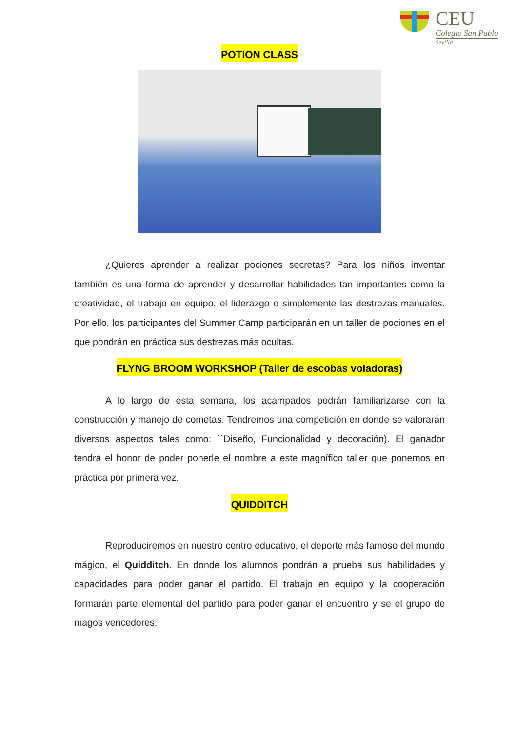CEU
Colegio San Pablo
Sevilla
POTION CLASS
¿Quieres aprender a realizar pociones secretas? Para los niños inventar también es una forma de aprender y desarrollar habilidades tan importantes como la creatividad, el trabajo en equipo, el liderazgo o simplemente las destrezas manuales. Por ello, los participantes del Summer Camp participarán en un taller de pociones en el que pondrán en práctica sus destrezas más ocultas.
FLYNG BROOM WORKSHOP (Taller de escobas voladoras)
A lo largo de esta semana, los acampados podrán familiarizarse con la construcción y manejo de cometas. Tendremos una competición en donde se valorarán diversos aspectos tales como: ``Diseño, Funcionalidad y decoración). El ganador tendrá el honor de poder ponerle el nombre a este magnífico taller que ponemos en práctica por primera vez.
QUIDDITCH
Reproduciremos en nuestro centro educativo, el deporte más famoso del mundo mágico, el Quidditch. En donde los alumnos pondrán a prueba sus habilidades y capacidades para poder ganar el partido. El trabajo en equipo y la cooperación formarán parte elemental del partido para poder ganar el encuentro y se el grupo de magos vencedores.